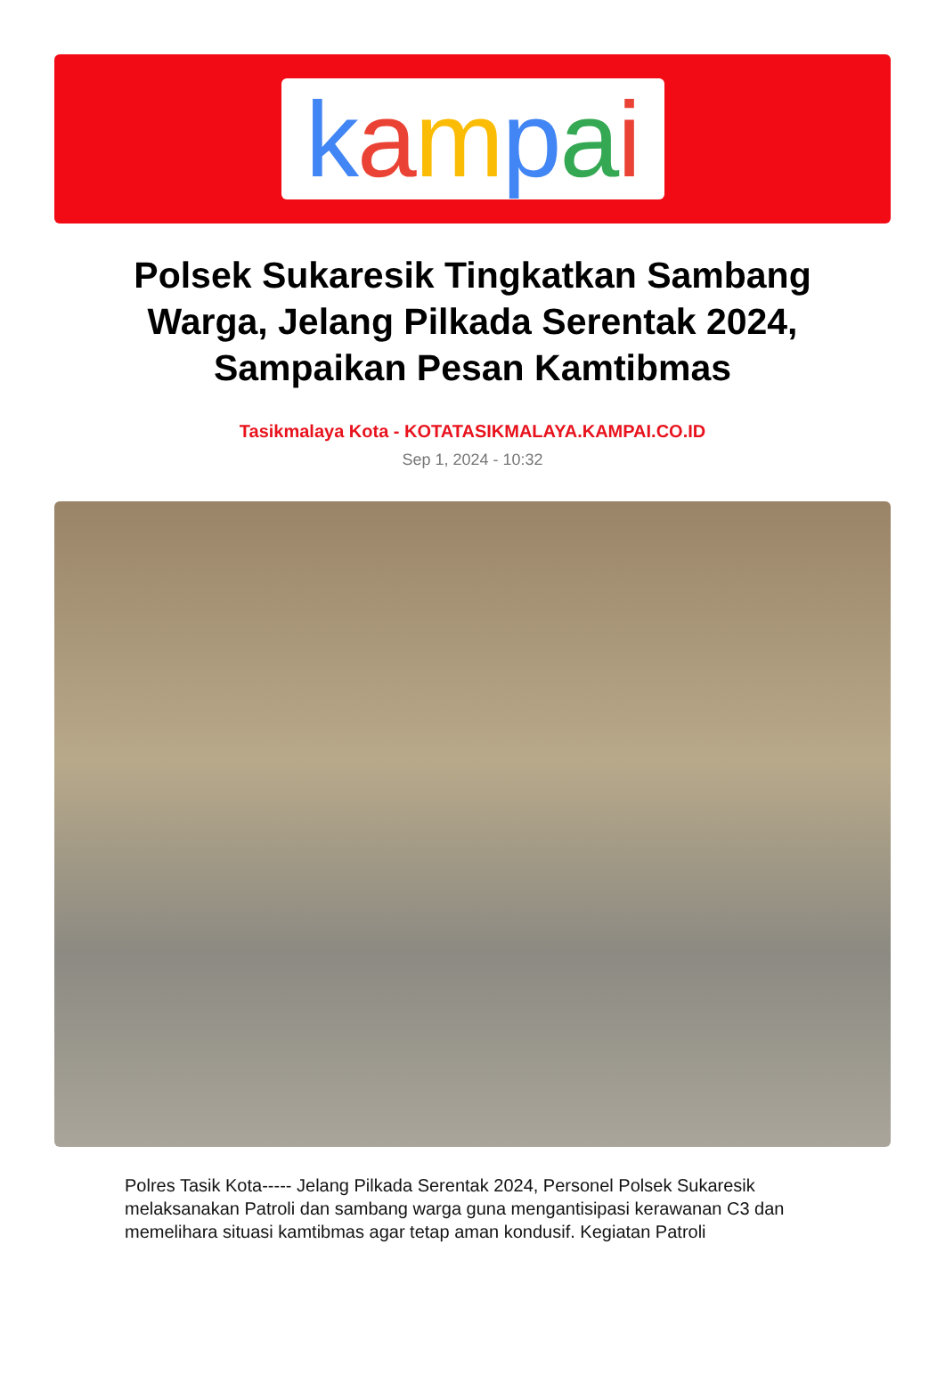kampai
Polsek Sukaresik Tingkatkan Sambang Warga, Jelang Pilkada Serentak 2024, Sampaikan Pesan Kamtibmas
Tasikmalaya Kota - KOTATASIKMALAYA.KAMPAI.CO.ID
Sep 1, 2024 - 10:32
Polres Tasik Kota----- Jelang Pilkada Serentak 2024, Personel Polsek Sukaresik melaksanakan Patroli dan sambang warga guna mengantisipasi kerawanan C3 dan memelihara situasi kamtibmas agar tetap aman kondusif. Kegiatan Patroli